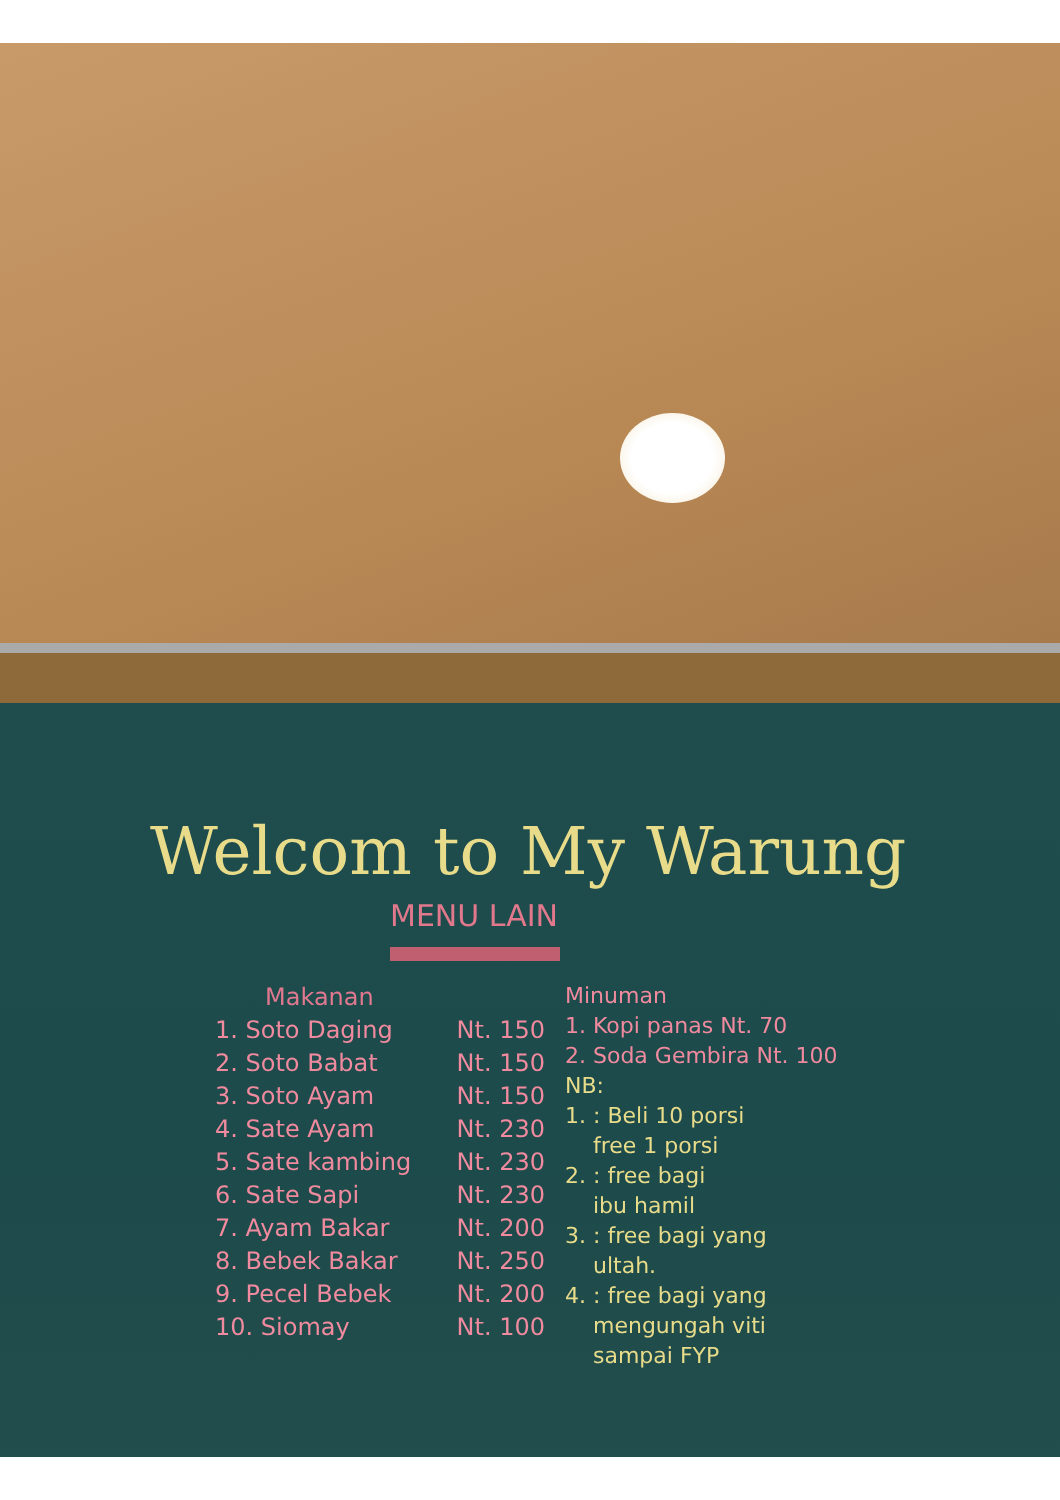Welcom to My Warung
MENU LAIN
Makanan
1. Soto Daging Nt. 150
2. Soto Babat Nt. 150
3. Soto Ayam Nt. 150
4. Sate Ayam Nt. 230
5. Sate kambing Nt. 230
6. Sate Sapi Nt. 230
7. Ayam Bakar Nt. 200
8. Bebek Bakar Nt. 250
9. Pecel Bebek Nt. 200
10. Siomay Nt. 100
Minuman
1. Kopi panas Nt. 70
2. Soda Gembira Nt. 100
NB:
1. : Beli 10 porsi
free 1 porsi
2. : free bagi
ibu hamil
3. : free bagi yang
ultah.
4. : free bagi yang
mengungah viti
sampai FYP